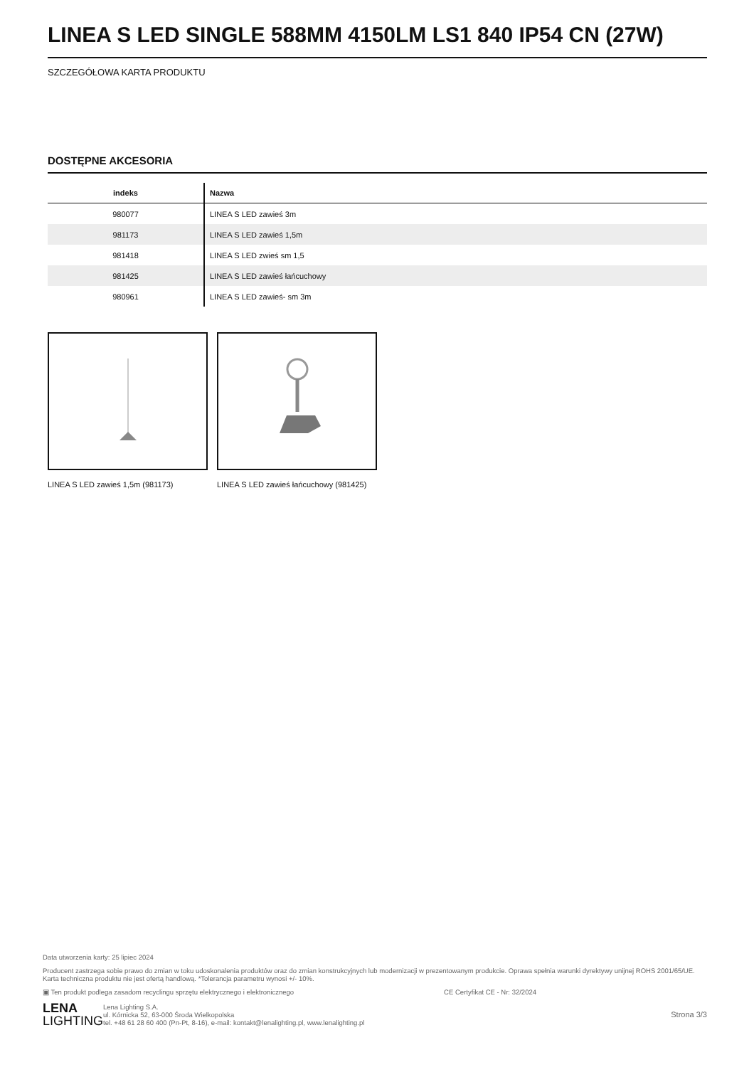LINEA S LED SINGLE 588MM 4150LM LS1 840 IP54 CN (27W)
SZCZEGÓŁOWA KARTA PRODUKTU
DOSTĘPNE AKCESORIA
| indeks | Nazwa |
| --- | --- |
| 980077 | LINEA S LED zawieś 3m |
| 981173 | LINEA S LED zawieś 1,5m |
| 981418 | LINEA S LED zwieś sm 1,5 |
| 981425 | LINEA S LED zawieś łańcuchowy |
| 980961 | LINEA S LED zawieś- sm 3m |
LINEA S LED zawieś 1,5m (981173) LINEA S LED zawieś łańcuchowy (981425)
Data utworzenia karty: 25 lipiec 2024
Producent zastrzega sobie prawo do zmian w toku udoskonalenia produktów oraz do zmian konstrukcyjnych lub modernizacji w prezentowanym produkcie. Oprawa spełnia warunki dyrektywy unijnej ROHS 2001/65/UE. Karta techniczna produktu nie jest ofertą handlową. *Tolerancja parametru wynosi +/- 10%.
▣ Ten produkt podlega zasadom recyclingu sprzętu elektrycznego i elektronicznego CE Certyfikat CE - Nr: 32/2024
LENA
LIGHTING Lena Lighting S.A.
ul. Kórnicka 52, 63-000 Środa Wielkopolska
tel. +48 61 28 60 400 (Pn-Pt, 8-16), e-mail: kontakt@lenalighting.pl, www.lenalighting.pl Strona 3/3